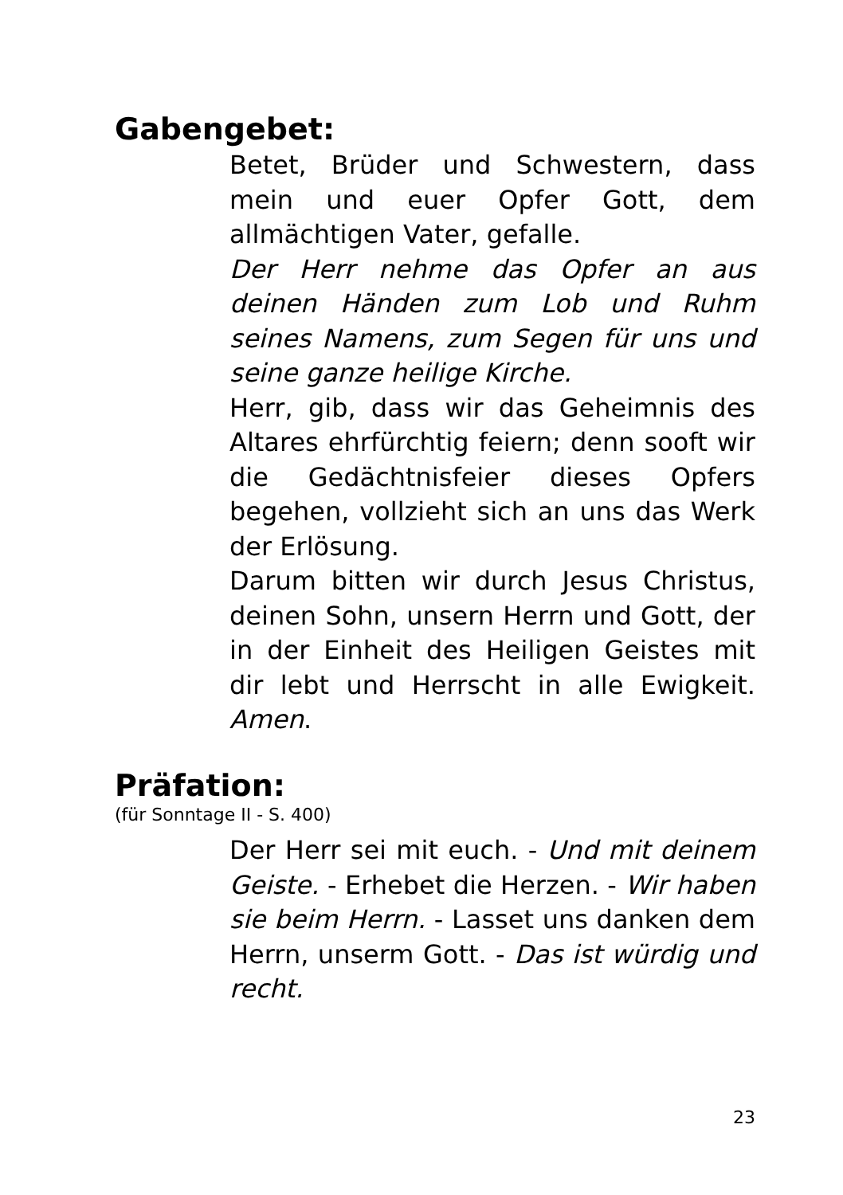Gabengebet:
Betet, Brüder und Schwestern, dass mein und euer Opfer Gott, dem allmächtigen Vater, gefalle.
Der Herr nehme das Opfer an aus deinen Händen zum Lob und Ruhm seines Namens, zum Segen für uns und seine ganze heilige Kirche.
Herr, gib, dass wir das Geheimnis des Altares ehrfürchtig feiern; denn sooft wir die Gedächtnisfeier dieses Opfers begehen, vollzieht sich an uns das Werk der Erlösung.
Darum bitten wir durch Jesus Christus, deinen Sohn, unsern Herrn und Gott, der in der Einheit des Heiligen Geistes mit dir lebt und Herrscht in alle Ewigkeit. Amen.
Präfation:
(für Sonntage II - S. 400)
Der Herr sei mit euch. - Und mit deinem Geiste. - Erhebet die Herzen. - Wir haben sie beim Herrn. - Lasset uns danken dem Herrn, unserm Gott. - Das ist würdig und recht.
23